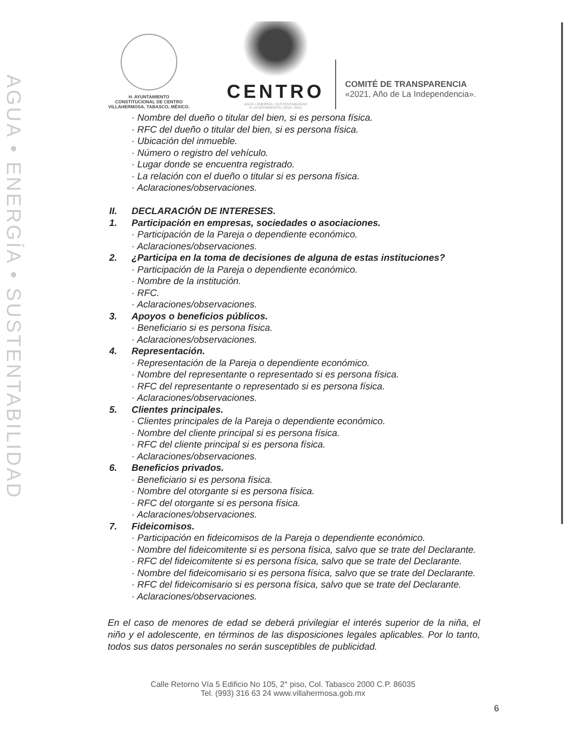AGUA • ENERGÍA • SUSTENTABILIDAD
H. AYUNTAMIENTO
CONSTITUCIONAL DE CENTRO
VILLAHERMOSA, TABASCO, MÉXICO.
CENTRO
AGUA • ENERGÍA • SUSTENTABILIDAD
H. AYUNTAMIENTO | 2018 • 2021
COMITÉ DE TRANSPARENCIA
«2021, Año de La Independencia».
· Nombre del dueño o titular del bien, si es persona física.
· RFC del dueño o titular del bien, si es persona física.
· Ubicación del inmueble.
· Número o registro del vehículo.
· Lugar donde se encuentra registrado.
· La relación con el dueño o titular si es persona física.
· Aclaraciones/observaciones.
II. DECLARACIÓN DE INTERESES.
1. Participación en empresas, sociedades o asociaciones.
· Participación de la Pareja o dependiente económico.
· Aclaraciones/observaciones.
2. ¿Participa en la toma de decisiones de alguna de estas instituciones?
· Participación de la Pareja o dependiente económico.
· Nombre de la institución.
· RFC.
· Aclaraciones/observaciones.
3. Apoyos o beneficios públicos.
· Beneficiario si es persona física.
· Aclaraciones/observaciones.
4. Representación.
· Representación de la Pareja o dependiente económico.
· Nombre del representante o representado si es persona física.
· RFC del representante o representado si es persona física.
· Aclaraciones/observaciones.
5. Clientes principales.
· Clientes principales de la Pareja o dependiente económico.
· Nombre del cliente principal si es persona física.
· RFC del cliente principal si es persona física.
· Aclaraciones/observaciones.
6. Beneficios privados.
· Beneficiario si es persona física.
· Nombre del otorgante si es persona física.
· RFC del otorgante si es persona física.
· Aclaraciones/observaciones.
7. Fideicomisos.
· Participación en fideicomisos de la Pareja o dependiente económico.
· Nombre del fideicomitente si es persona física, salvo que se trate del Declarante.
· RFC del fideicomitente si es persona física, salvo que se trate del Declarante.
· Nombre del fideicomisario si es persona física, salvo que se trate del Declarante.
· RFC del fideicomisario si es persona física, salvo que se trate del Declarante.
· Aclaraciones/observaciones.
En el caso de menores de edad se deberá privilegiar el interés superior de la niña, el niño y el adolescente, en términos de las disposiciones legales aplicables. Por lo tanto, todos sus datos personales no serán susceptibles de publicidad.
Calle Retorno Vía 5 Edificio No 105, 2° piso, Col. Tabasco 2000 C.P. 86035
Tel. (993) 316 63 24 www.villahermosa.gob.mx
6